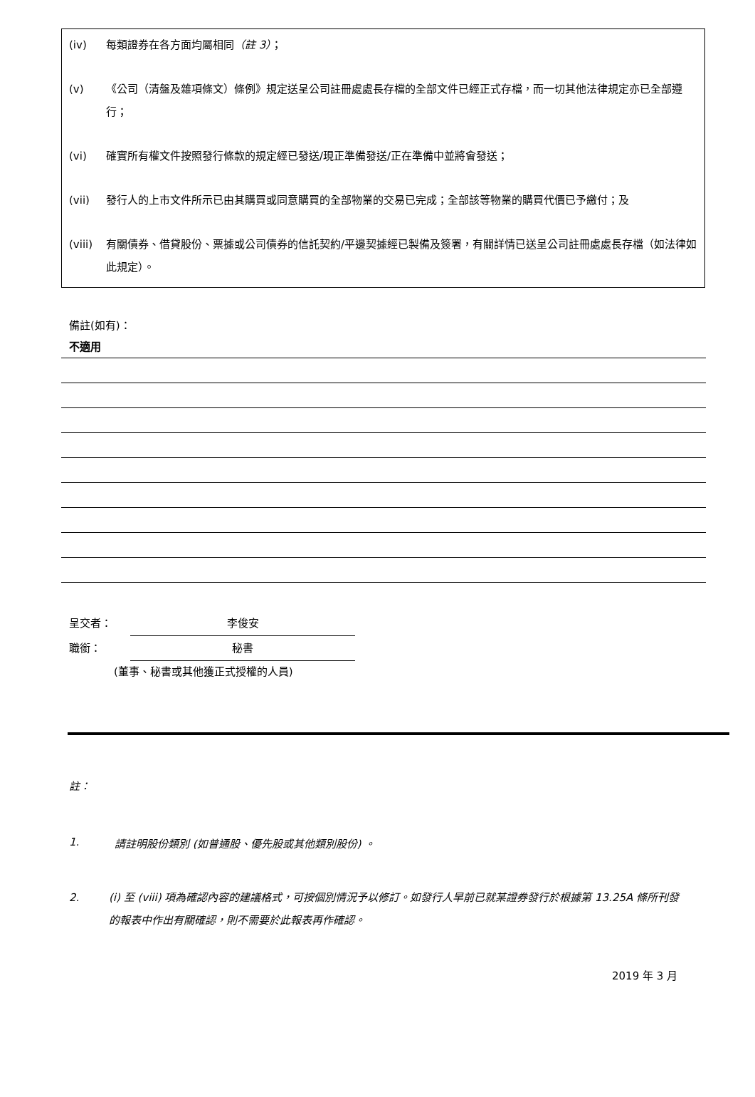(iv) 每類證券在各方面均屬相同（註 3）；
(v) 《公司（清盤及雜項條文）條例》規定送呈公司註冊處處長存檔的全部文件已經正式存檔，而一切其他法律規定亦已全部遵行；
(vi) 確實所有權文件按照發行條款的規定經已發送/現正準備發送/正在準備中並將會發送；
(vii) 發行人的上市文件所示已由其購買或同意購買的全部物業的交易已完成；全部該等物業的購買代價已予繳付；及
(viii) 有關債券、借貸股份、票據或公司債券的信託契約/平邊契據經已製備及簽署，有關詳情已送呈公司註冊處處長存檔（如法律如此規定）。
備註(如有)：
不適用
呈交者： 李俊安
職銜： 秘書
(董事、秘書或其他獲正式授權的人員)
註：
1. 請註明股份類別 (如普通股、優先股或其他類別股份) 。
2. (i) 至 (viii) 項為確認內容的建議格式，可按個別情況予以修訂。如發行人早前已就某證券發行於根據第 13.25A 條所刊發的報表中作出有關確認，則不需要於此報表再作確認。
2019 年 3 月